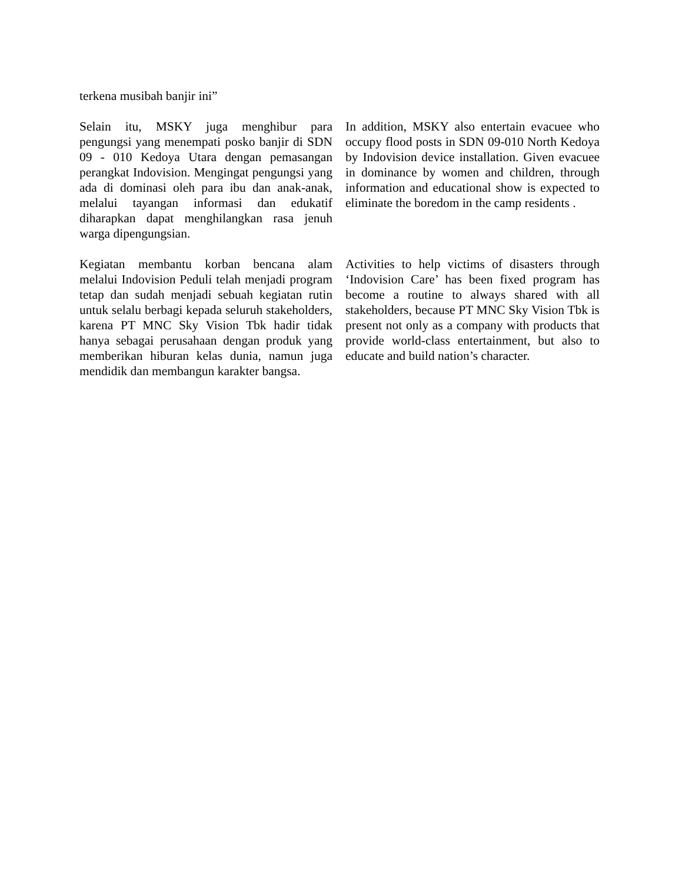terkena musibah banjir ini”
Selain itu, MSKY juga menghibur para pengungsi yang menempati posko banjir di SDN 09 - 010 Kedoya Utara dengan pemasangan perangkat Indovision. Mengingat pengungsi yang ada di dominasi oleh para ibu dan anak-anak, melalui tayangan informasi dan edukatif diharapkan dapat menghilangkan rasa jenuh warga dipengungsian.
In addition, MSKY also entertain evacuee who occupy flood posts in SDN 09-010 North Kedoya by Indovision device installation. Given evacuee in dominance by women and children, through information and educational show is expected to eliminate the boredom in the camp residents .
Kegiatan membantu korban bencana alam melalui Indovision Peduli telah menjadi program tetap dan sudah menjadi sebuah kegiatan rutin untuk selalu berbagi kepada seluruh stakeholders, karena PT MNC Sky Vision Tbk hadir tidak hanya sebagai perusahaan dengan produk yang memberikan hiburan kelas dunia, namun juga mendidik dan membangun karakter bangsa.
Activities to help victims of disasters through ‘Indovision Care’ has been fixed program has become a routine to always shared with all stakeholders, because PT MNC Sky Vision Tbk is present not only as a company with products that provide world-class entertainment, but also to educate and build nation’s character.